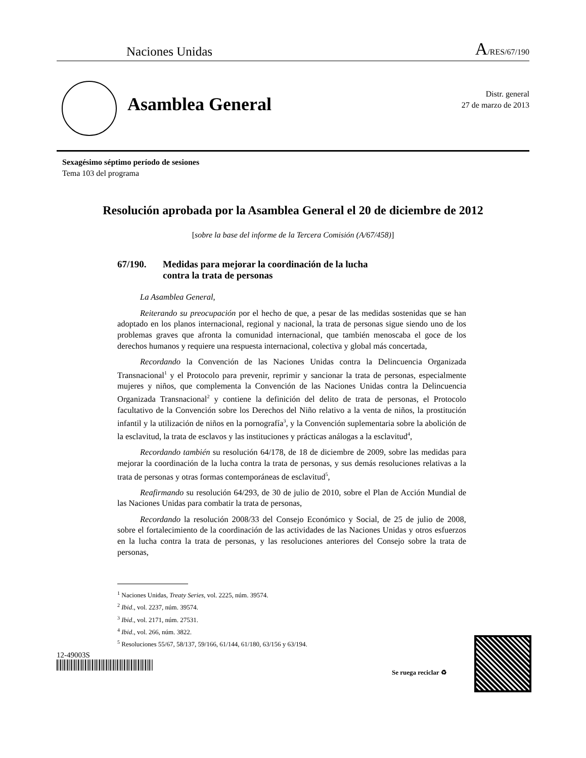Naciones Unidas A/RES/67/190
Asamblea General
Distr. general
27 de marzo de 2013
Sexagésimo séptimo período de sesiones
Tema 103 del programa
Resolución aprobada por la Asamblea General el 20 de diciembre de 2012
[sobre la base del informe de la Tercera Comisión (A/67/458)]
67/190. Medidas para mejorar la coordinación de la lucha
contra la trata de personas
La Asamblea General,
Reiterando su preocupación por el hecho de que, a pesar de las medidas sostenidas que se han adoptado en los planos internacional, regional y nacional, la trata de personas sigue siendo uno de los problemas graves que afronta la comunidad internacional, que también menoscaba el goce de los derechos humanos y requiere una respuesta internacional, colectiva y global más concertada,
Recordando la Convención de las Naciones Unidas contra la Delincuencia Organizada Transnacional<sup>1</sup> y el Protocolo para prevenir, reprimir y sancionar la trata de personas, especialmente mujeres y niños, que complementa la Convención de las Naciones Unidas contra la Delincuencia Organizada Transnacional<sup>2</sup> y contiene la definición del delito de trata de personas, el Protocolo facultativo de la Convención sobre los Derechos del Niño relativo a la venta de niños, la prostitución infantil y la utilización de niños en la pornografía<sup>3</sup>, y la Convención suplementaria sobre la abolición de la esclavitud, la trata de esclavos y las instituciones y prácticas análogas a la esclavitud<sup>4</sup>,
Recordando también su resolución 64/178, de 18 de diciembre de 2009, sobre las medidas para mejorar la coordinación de la lucha contra la trata de personas, y sus demás resoluciones relativas a la trata de personas y otras formas contemporáneas de esclavitud<sup>5</sup>,
Reafirmando su resolución 64/293, de 30 de julio de 2010, sobre el Plan de Acción Mundial de las Naciones Unidas para combatir la trata de personas,
Recordando la resolución 2008/33 del Consejo Económico y Social, de 25 de julio de 2008, sobre el fortalecimiento de la coordinación de las actividades de las Naciones Unidas y otros esfuerzos en la lucha contra la trata de personas, y las resoluciones anteriores del Consejo sobre la trata de personas,
<sup>1</sup> Naciones Unidas, Treaty Series, vol. 2225, núm. 39574.
<sup>2</sup> Ibid., vol. 2237, núm. 39574.
<sup>3</sup> Ibid., vol. 2171, núm. 27531.
<sup>4</sup> Ibid., vol. 266, núm. 3822.
<sup>5</sup> Resoluciones 55/67, 58/137, 59/166, 61/144, 61/180, 63/156 y 63/194.
12-49003S
Se ruega reciclar ♻